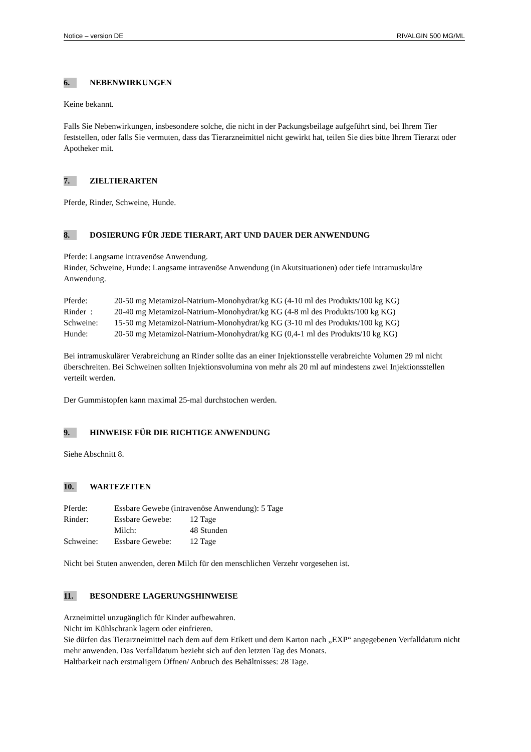Notice – version DE RIVALGIN 500 MG/ML
6. NEBENWIRKUNGEN
Keine bekannt.
Falls Sie Nebenwirkungen, insbesondere solche, die nicht in der Packungsbeilage aufgeführt sind, bei Ihrem Tier feststellen, oder falls Sie vermuten, dass das Tierarzneimittel nicht gewirkt hat, teilen Sie dies bitte Ihrem Tierarzt oder Apotheker mit.
7. ZIELTIERARTEN
Pferde, Rinder, Schweine, Hunde.
8. DOSIERUNG FÜR JEDE TIERART, ART UND DAUER DER ANWENDUNG
Pferde: Langsame intravenöse Anwendung.
Rinder, Schweine, Hunde: Langsame intravenöse Anwendung (in Akutsituationen) oder tiefe intramuskuläre Anwendung.
| Pferde: | 20-50 mg Metamizol-Natrium-Monohydrat/kg KG (4-10 ml des Produkts/100 kg KG) |
| Rinder : | 20-40 mg Metamizol-Natrium-Monohydrat/kg KG (4-8 ml des Produkts/100 kg KG) |
| Schweine: | 15-50 mg Metamizol-Natrium-Monohydrat/kg KG (3-10 ml des Produkts/100 kg KG) |
| Hunde: | 20-50 mg Metamizol-Natrium-Monohydrat/kg KG (0,4-1 ml des Produkts/10 kg KG) |
Bei intramuskulärer Verabreichung an Rinder sollte das an einer Injektionsstelle verabreichte Volumen 29 ml nicht überschreiten. Bei Schweinen sollten Injektionsvolumina von mehr als 20 ml auf mindestens zwei Injektionsstellen verteilt werden.
Der Gummistopfen kann maximal 25-mal durchstochen werden.
9. HINWEISE FÜR DIE RICHTIGE ANWENDUNG
Siehe Abschnitt 8.
10. WARTEZEITEN
| Pferde: | Essbare Gewebe (intravenöse Anwendung): 5 Tage | |
| Rinder: | Essbare Gewebe: | 12 Tage |
| | Milch: | 48 Stunden |
| Schweine: | Essbare Gewebe: | 12 Tage |
Nicht bei Stuten anwenden, deren Milch für den menschlichen Verzehr vorgesehen ist.
11. BESONDERE LAGERUNGSHINWEISE
Arzneimittel unzugänglich für Kinder aufbewahren.
Nicht im Kühlschrank lagern oder einfrieren.
Sie dürfen das Tierarzneimittel nach dem auf dem Etikett und dem Karton nach „EXP“ angegebenen Verfalldatum nicht mehr anwenden. Das Verfalldatum bezieht sich auf den letzten Tag des Monats.
Haltbarkeit nach erstmaligem Öffnen/ Anbruch des Behältnisses: 28 Tage.